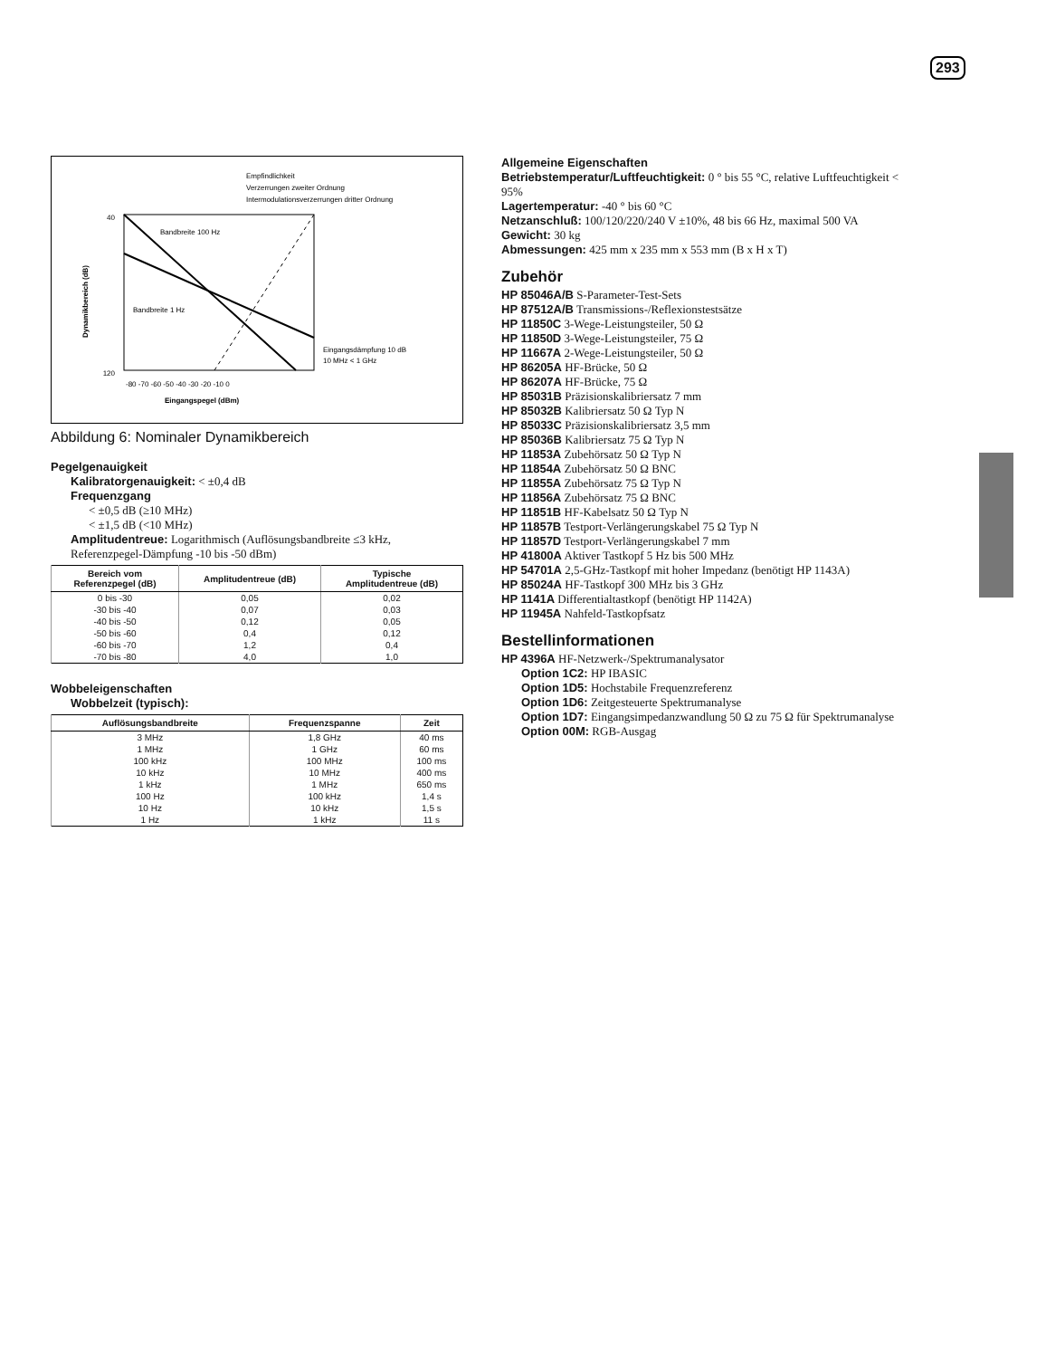293
Empfindlichkeit
Verzerrungen zweiter Ordnung
Intermodulationsverzerrungen dritter Ordnung
120
40
-80 -70 -60 -50 -40 -30 -20 -10 0
Eingangspegel (dBm)
Eingangsdämpfung 10 dB
10 MHz < 1 GHz
Bandbreite 100 Hz
Bandbreite 1 Hz
Dynamikbereich (dB)
Abbildung 6: Nominaler Dynamikbereich
Pegelgenauigkeit
Kalibratorgenauigkeit: < ±0,4 dB
Frequenzgang
< ±0,5 dB (≥10 MHz)
< ±1,5 dB (<10 MHz)
Amplitudentreue: Logarithmisch (Auflösungsbandbreite ≤3 kHz, Referenzpegel-Dämpfung -10 bis -50 dBm)
| Bereich vom Referenzpegel (dB) | Amplitudentreue (dB) | Typische Amplitudentreue (dB) |
| --- | --- | --- |
| 0 bis -30 | 0,05 | 0,02 |
| -30 bis -40 | 0,07 | 0,03 |
| -40 bis -50 | 0,12 | 0,05 |
| -50 bis -60 | 0,4 | 0,12 |
| -60 bis -70 | 1,2 | 0,4 |
| -70 bis -80 | 4,0 | 1,0 |
Wobbeleigenschaften
Wobbelzeit (typisch):
| Auflösungsbandbreite | Frequenzspanne | Zeit |
| --- | --- | --- |
| 3 MHz | 1,8 GHz | 40 ms |
| 1 MHz | 1 GHz | 60 ms |
| 100 kHz | 100 MHz | 100 ms |
| 10 kHz | 10 MHz | 400 ms |
| 1 kHz | 1 MHz | 650 ms |
| 100 Hz | 100 kHz | 1,4 s |
| 10 Hz | 10 kHz | 1,5 s |
| 1 Hz | 1 kHz | 11 s |
Allgemeine Eigenschaften
Betriebstemperatur/Luftfeuchtigkeit: 0 ° bis 55 °C, relative Luftfeuchtigkeit < 95%
Lagertemperatur: -40 ° bis 60 °C
Netzanschluß: 100/120/220/240 V ±10%, 48 bis 66 Hz, maximal 500 VA
Gewicht: 30 kg
Abmessungen: 425 mm x 235 mm x 553 mm (B x H x T)
Zubehör
HP 85046A/B S-Parameter-Test-Sets
HP 87512A/B Transmissions-/Reflexionstestsätze
HP 11850C 3-Wege-Leistungsteiler, 50 Ω
HP 11850D 3-Wege-Leistungsteiler, 75 Ω
HP 11667A 2-Wege-Leistungsteiler, 50 Ω
HP 86205A HF-Brücke, 50 Ω
HP 86207A HF-Brücke, 75 Ω
HP 85031B Präzisionskalibriersatz 7 mm
HP 85032B Kalibriersatz 50 Ω Typ N
HP 85033C Präzisionskalibriersatz 3,5 mm
HP 85036B Kalibriersatz 75 Ω Typ N
HP 11853A Zubehörsatz 50 Ω Typ N
HP 11854A Zubehörsatz 50 Ω BNC
HP 11855A Zubehörsatz 75 Ω Typ N
HP 11856A Zubehörsatz 75 Ω BNC
HP 11851B HF-Kabelsatz 50 Ω Typ N
HP 11857B Testport-Verlängerungskabel 75 Ω Typ N
HP 11857D Testport-Verlängerungskabel 7 mm
HP 41800A Aktiver Tastkopf 5 Hz bis 500 MHz
HP 54701A 2,5-GHz-Tastkopf mit hoher Impedanz (benötigt HP 1143A)
HP 85024A HF-Tastkopf 300 MHz bis 3 GHz
HP 1141A Differentialtastkopf (benötigt HP 1142A)
HP 11945A Nahfeld-Tastkopfsatz
Bestellinformationen
HP 4396A HF-Netzwerk-/Spektrumanalysator
Option 1C2: HP IBASIC
Option 1D5: Hochstabile Frequenzreferenz
Option 1D6: Zeitgesteuerte Spektrumanalyse
Option 1D7: Eingangsimpedanzwandlung 50 Ω zu 75 Ω für Spektrumanalyse
Option 00M: RGB-Ausgag